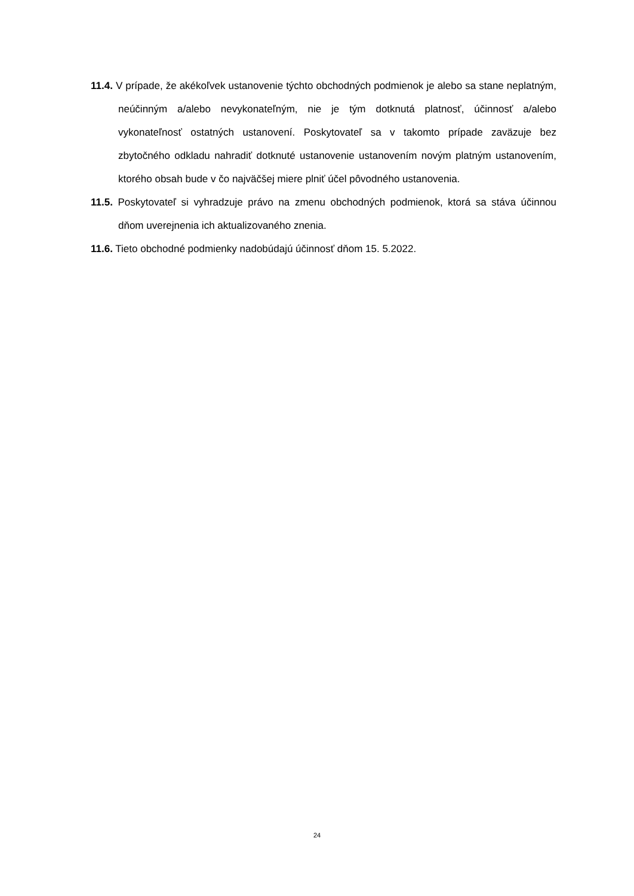11.4. V prípade, že akékoľvek ustanovenie týchto obchodných podmienok je alebo sa stane neplatným, neúčinným a/alebo nevykonateľným, nie je tým dotknutá platnosť, účinnosť a/alebo vykonateľnosť ostatných ustanovení. Poskytovateľ sa v takomto prípade zaväzuje bez zbytočného odkladu nahradiť dotknuté ustanovenie ustanovením novým platným ustanovením, ktorého obsah bude v čo najväčšej miere plniť účel pôvodného ustanovenia.
11.5. Poskytovateľ si vyhradzuje právo na zmenu obchodných podmienok, ktorá sa stáva účinnou dňom uverejnenia ich aktualizovaného znenia.
11.6. Tieto obchodné podmienky nadobúdajú účinnosť dňom 15. 5.2022.
24